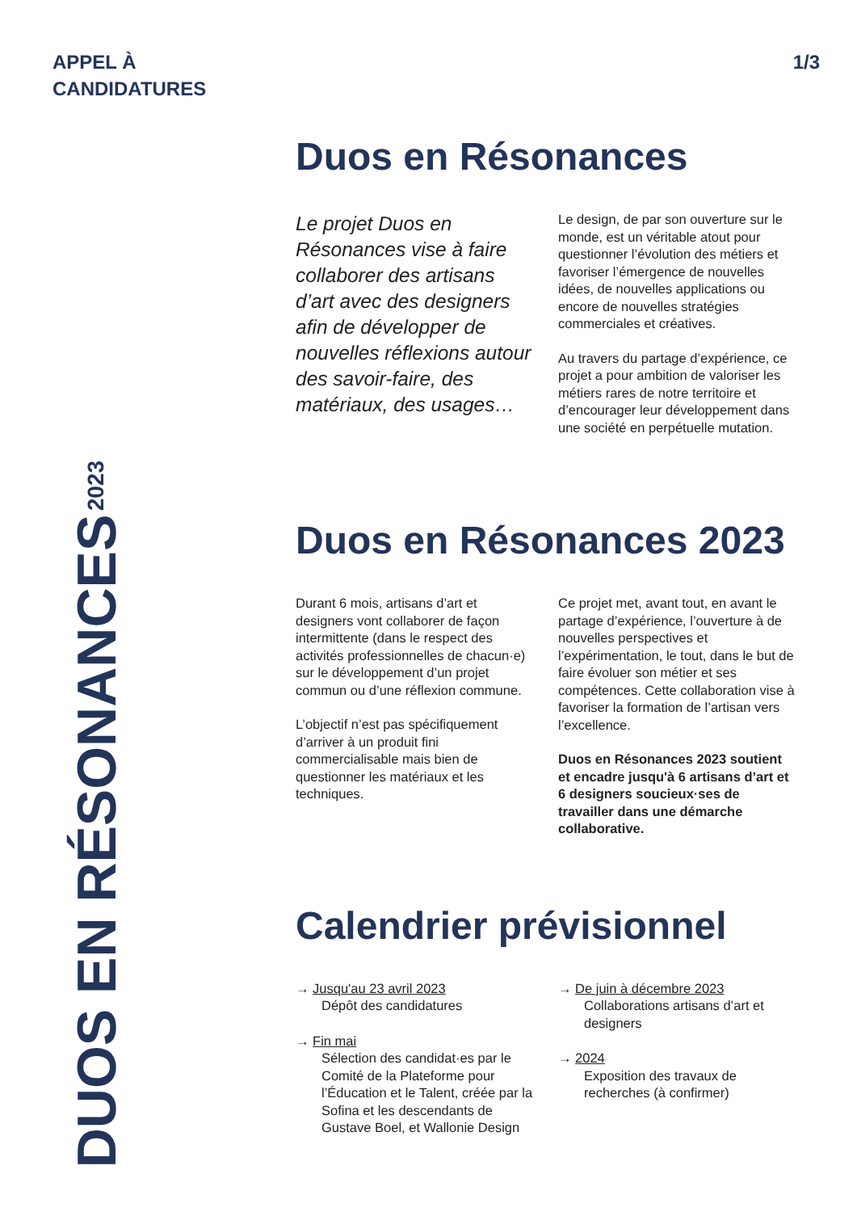APPEL À
CANDIDATURES
1/3
Duos en Résonances
Le projet Duos en Résonances vise à faire collaborer des artisans d’art avec des designers afin de développer de nouvelles réflexions autour des savoir-faire, des matériaux, des usages…
Le design, de par son ouverture sur le monde, est un véritable atout pour questionner l’évolution des métiers et favoriser l’émergence de nouvelles idées, de nouvelles applications ou encore de nouvelles stratégies commerciales et créatives.
Au travers du partage d’expérience, ce projet a pour ambition de valoriser les métiers rares de notre territoire et d’encourager leur développement dans une société en perpétuelle mutation.
Duos en Résonances 2023
Durant 6 mois, artisans d’art et designers vont collaborer de façon intermittente (dans le respect des activités professionnelles de chacun·e) sur le développement d’un projet commun ou d’une réflexion commune.
L’objectif n’est pas spécifiquement d’arriver à un produit fini commercialisable mais bien de questionner les matériaux et les techniques.
Ce projet met, avant tout, en avant le partage d’expérience, l’ouverture à de nouvelles perspectives et l’expérimentation, le tout, dans le but de faire évoluer son métier et ses compétences. Cette collaboration vise à favoriser la formation de l’artisan vers l’excellence.
Duos en Résonances 2023 soutient et encadre jusqu'à 6 artisans d’art et 6 designers soucieux·ses de travailler dans une démarche collaborative.
Calendrier prévisionnel
→ Jusqu'au 23 avril 2023
Dépôt des candidatures
→ Fin mai
Sélection des candidat·es par le Comité de la Plateforme pour l’Éducation et le Talent, créée par la Sofina et les descendants de Gustave Boel, et Wallonie Design
→ De juin à décembre 2023
Collaborations artisans d’art et designers
→ 2024
Exposition des travaux de recherches (à confirmer)
DUOS EN RÉSONANCES 2023